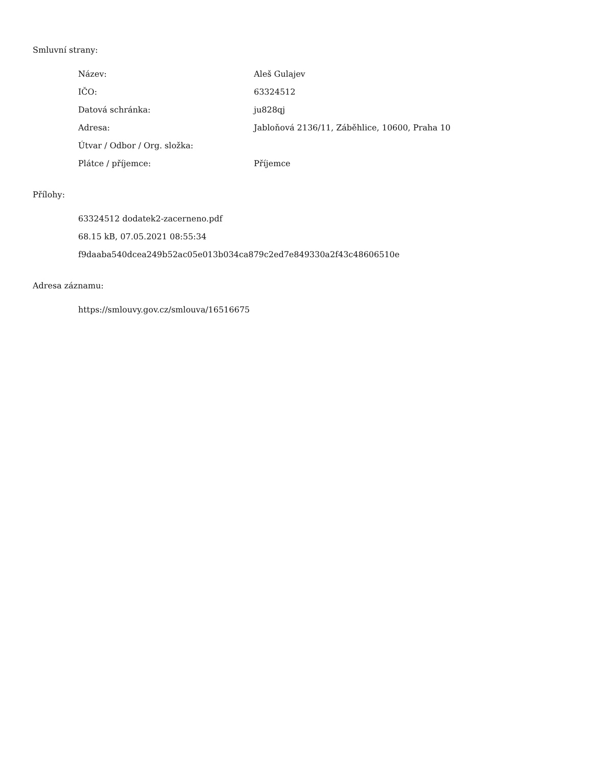Smluvní strany:
| Název: | Aleš Gulajev |
| IČO: | 63324512 |
| Datová schránka: | ju828qj |
| Adresa: | Jabloňová 2136/11, Záběhlice, 10600, Praha 10 |
| Útvar / Odbor / Org. složka: | |
| Plátce / příjemce: | Příjemce |
Přílohy:
63324512 dodatek2-zacerneno.pdf
68.15 kB, 07.05.2021 08:55:34
f9daaba540dcea249b52ac05e013b034ca879c2ed7e849330a2f43c48606510e
Adresa záznamu:
https://smlouvy.gov.cz/smlouva/16516675